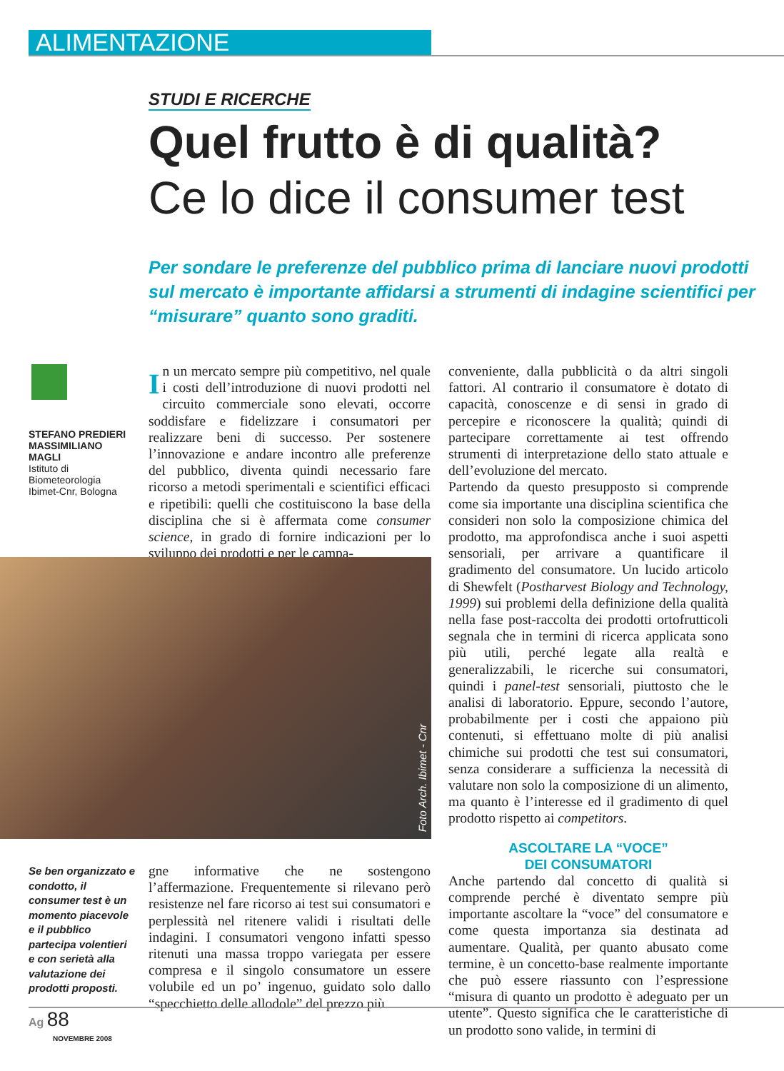ALIMENTAZIONE
STUDI E RICERCHE
Quel frutto è di qualità?
Ce lo dice il consumer test
Per sondare le preferenze del pubblico prima di lanciare nuovi prodotti sul mercato è importante affidarsi a strumenti di indagine scientifici per “misurare” quanto sono graditi.
STEFANO PREDIERI
MASSIMILIANO MAGLI
Istituto di Biometeorologia
Ibimet-Cnr, Bologna
In un mercato sempre più competitivo, nel quale i costi dell’introduzione di nuovi prodotti nel circuito commerciale sono elevati, occorre soddisfare e fidelizzare i consumatori per realizzare beni di successo. Per sostenere l’innovazione e andare incontro alle preferenze del pubblico, diventa quindi necessario fare ricorso a metodi sperimentali e scientifici efficaci e ripetibili: quelli che costituiscono la base della disciplina che si è affermata come consumer science, in grado di fornire indicazioni per lo sviluppo dei prodotti e per le campa-
Foto Arch. Ibimet - Cnr
Se ben organizzato e condotto, il consumer test è un momento piacevole e il pubblico partecipa volentieri e con serietà alla valutazione dei prodotti proposti.
gne informative che ne sostengono l’affermazione. Frequentemente si rilevano però resistenze nel fare ricorso ai test sui consumatori e perplessità nel ritenere validi i risultati delle indagini. I consumatori vengono infatti spesso ritenuti una massa troppo variegata per essere compresa e il singolo consumatore un essere volubile ed un po’ ingenuo, guidato solo dallo “specchietto delle allodole” del prezzo più
conveniente, dalla pubblicità o da altri singoli fattori. Al contrario il consumatore è dotato di capacità, conoscenze e di sensi in grado di percepire e riconoscere la qualità; quindi di partecipare correttamente ai test offrendo strumenti di interpretazione dello stato attuale e dell’evoluzione del mercato.
Partendo da questo presupposto si comprende come sia importante una disciplina scientifica che consideri non solo la composizione chimica del prodotto, ma approfondisca anche i suoi aspetti sensoriali, per arrivare a quantificare il gradimento del consumatore. Un lucido articolo di Shewfelt (Postharvest Biology and Technology, 1999) sui problemi della definizione della qualità nella fase post-raccolta dei prodotti ortofrutticoli segnala che in termini di ricerca applicata sono più utili, perché legate alla realtà e generalizzabili, le ricerche sui consumatori, quindi i panel-test sensoriali, piuttosto che le analisi di laboratorio. Eppure, secondo l’autore, probabilmente per i costi che appaiono più contenuti, si effettuano molte di più analisi chimiche sui prodotti che test sui consumatori, senza considerare a sufficienza la necessità di valutare non solo la composizione di un alimento, ma quanto è l’interesse ed il gradimento di quel prodotto rispetto ai competitors.
ASCOLTARE LA “VOCE”
DEI CONSUMATORI
Anche partendo dal concetto di qualità si comprende perché è diventato sempre più importante ascoltare la “voce” del consumatore e come questa importanza sia destinata ad aumentare. Qualità, per quanto abusato come termine, è un concetto-base realmente importante che può essere riassunto con l’espressione “misura di quanto un prodotto è adeguato per un utente”. Questo significa che le caratteristiche di un prodotto sono valide, in termini di
Ag 88
NOVEMBRE 2008